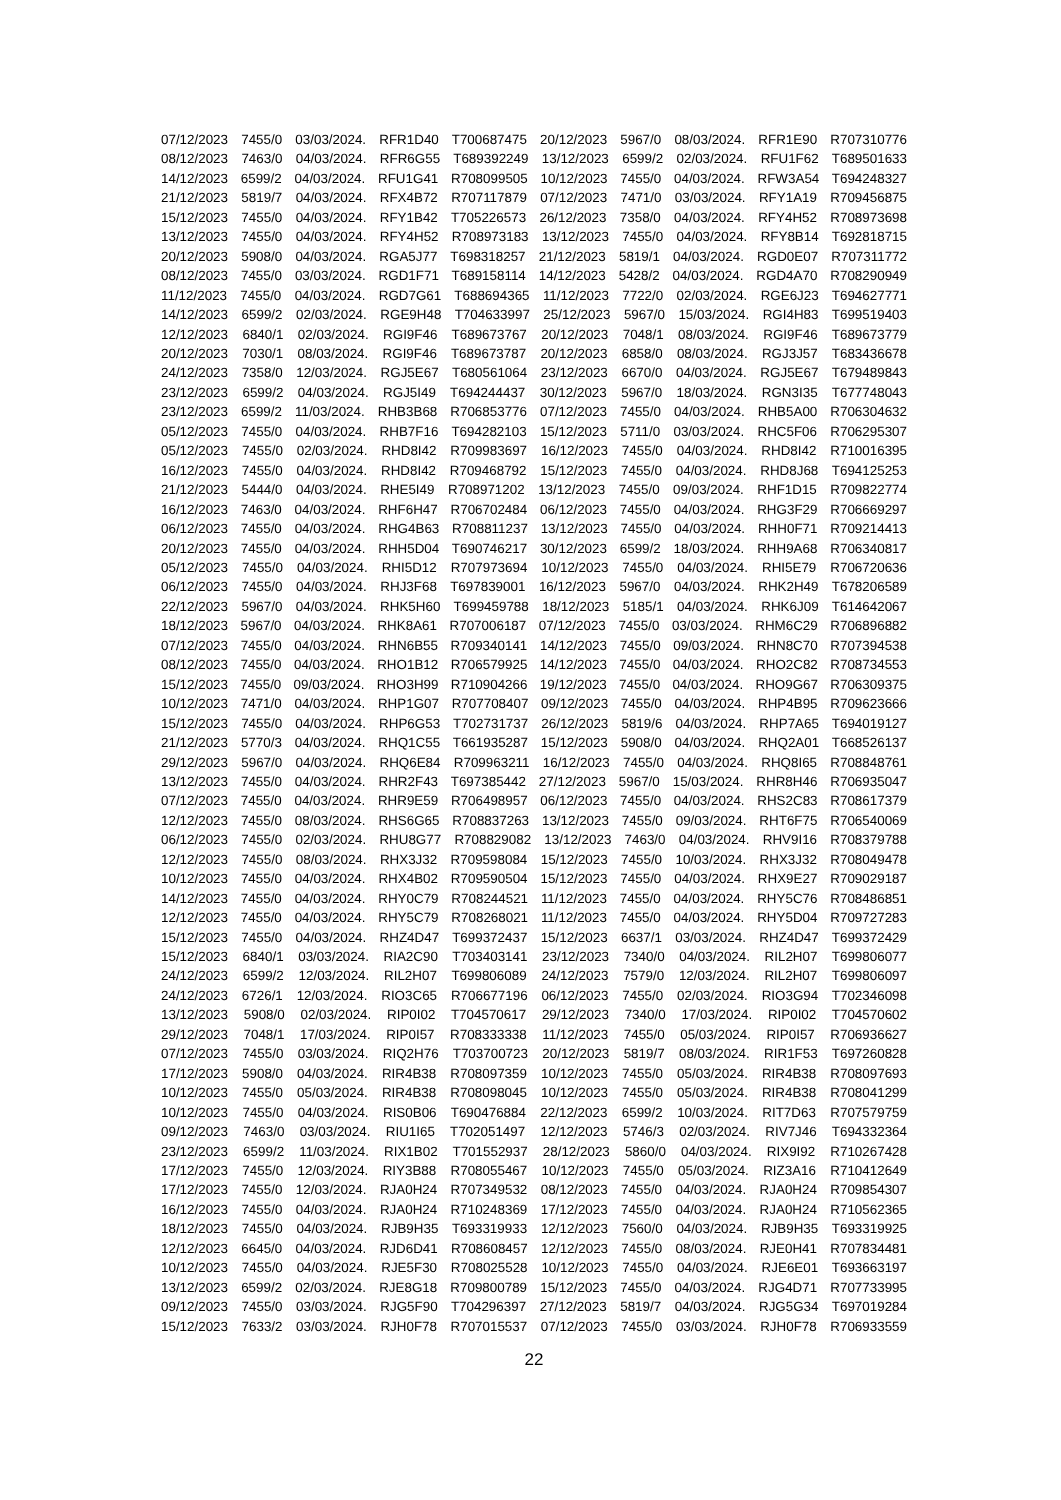07/12/2023 7455/0 03/03/2024. RFR1D40 T700687475 20/12/2023 5967/0 08/03/2024. RFR1E90 R707310776
08/12/2023 7463/0 04/03/2024. RFR6G55 T689392249 13/12/2023 6599/2 02/03/2024. RFU1F62 T689501633
14/12/2023 6599/2 04/03/2024. RFU1G41 R708099505 10/12/2023 7455/0 04/03/2024. RFW3A54 T694248327
21/12/2023 5819/7 04/03/2024. RFX4B72 R707117879 07/12/2023 7471/0 03/03/2024. RFY1A19 R709456875
15/12/2023 7455/0 04/03/2024. RFY1B42 T705226573 26/12/2023 7358/0 04/03/2024. RFY4H52 R708973698
13/12/2023 7455/0 04/03/2024. RFY4H52 R708973183 13/12/2023 7455/0 04/03/2024. RFY8B14 T692818715
20/12/2023 5908/0 04/03/2024. RGA5J77 T698318257 21/12/2023 5819/1 04/03/2024. RGD0E07 R707311772
08/12/2023 7455/0 03/03/2024. RGD1F71 T689158114 14/12/2023 5428/2 04/03/2024. RGD4A70 R708290949
11/12/2023 7455/0 04/03/2024. RGD7G61 T688694365 11/12/2023 7722/0 02/03/2024. RGE6J23 T694627771
14/12/2023 6599/2 02/03/2024. RGE9H48 T704633997 25/12/2023 5967/0 15/03/2024. RGI4H83 T699519403
12/12/2023 6840/1 02/03/2024. RGI9F46 T689673767 20/12/2023 7048/1 08/03/2024. RGI9F46 T689673779
20/12/2023 7030/1 08/03/2024. RGI9F46 T689673787 20/12/2023 6858/0 08/03/2024. RGJ3J57 T683436678
24/12/2023 7358/0 12/03/2024. RGJ5E67 T680561064 23/12/2023 6670/0 04/03/2024. RGJ5E67 T679489843
23/12/2023 6599/2 04/03/2024. RGJ5I49 T694244437 30/12/2023 5967/0 18/03/2024. RGN3I35 T677748043
23/12/2023 6599/2 11/03/2024. RHB3B68 R706853776 07/12/2023 7455/0 04/03/2024. RHB5A00 R706304632
05/12/2023 7455/0 04/03/2024. RHB7F16 T694282103 15/12/2023 5711/0 03/03/2024. RHC5F06 R706295307
05/12/2023 7455/0 02/03/2024. RHD8I42 R709983697 16/12/2023 7455/0 04/03/2024. RHD8I42 R710016395
16/12/2023 7455/0 04/03/2024. RHD8I42 R709468792 15/12/2023 7455/0 04/03/2024. RHD8J68 T694125253
21/12/2023 5444/0 04/03/2024. RHE5I49 R708971202 13/12/2023 7455/0 09/03/2024. RHF1D15 R709822774
16/12/2023 7463/0 04/03/2024. RHF6H47 R706702484 06/12/2023 7455/0 04/03/2024. RHG3F29 R706669297
06/12/2023 7455/0 04/03/2024. RHG4B63 R708811237 13/12/2023 7455/0 04/03/2024. RHH0F71 R709214413
20/12/2023 7455/0 04/03/2024. RHH5D04 T690746217 30/12/2023 6599/2 18/03/2024. RHH9A68 R706340817
05/12/2023 7455/0 04/03/2024. RHI5D12 R707973694 10/12/2023 7455/0 04/03/2024. RHI5E79 R706720636
06/12/2023 7455/0 04/03/2024. RHJ3F68 T697839001 16/12/2023 5967/0 04/03/2024. RHK2H49 T678206589
22/12/2023 5967/0 04/03/2024. RHK5H60 T699459788 18/12/2023 5185/1 04/03/2024. RHK6J09 T614642067
18/12/2023 5967/0 04/03/2024. RHK8A61 R707006187 07/12/2023 7455/0 03/03/2024. RHM6C29 R706896882
07/12/2023 7455/0 04/03/2024. RHN6B55 R709340141 14/12/2023 7455/0 09/03/2024. RHN8C70 R707394538
08/12/2023 7455/0 04/03/2024. RHO1B12 R706579925 14/12/2023 7455/0 04/03/2024. RHO2C82 R708734553
15/12/2023 7455/0 09/03/2024. RHO3H99 R710904266 19/12/2023 7455/0 04/03/2024. RHO9G67 R706309375
10/12/2023 7471/0 04/03/2024. RHP1G07 R707708407 09/12/2023 7455/0 04/03/2024. RHP4B95 R709623666
15/12/2023 7455/0 04/03/2024. RHP6G53 T702731737 26/12/2023 5819/6 04/03/2024. RHP7A65 T694019127
21/12/2023 5770/3 04/03/2024. RHQ1C55 T661935287 15/12/2023 5908/0 04/03/2024. RHQ2A01 T668526137
29/12/2023 5967/0 04/03/2024. RHQ6E84 R709963211 16/12/2023 7455/0 04/03/2024. RHQ8I65 R708848761
13/12/2023 7455/0 04/03/2024. RHR2F43 T697385442 27/12/2023 5967/0 15/03/2024. RHR8H46 R706935047
07/12/2023 7455/0 04/03/2024. RHR9E59 R706498957 06/12/2023 7455/0 04/03/2024. RHS2C83 R708617379
12/12/2023 7455/0 08/03/2024. RHS6G65 R708837263 13/12/2023 7455/0 09/03/2024. RHT6F75 R706540069
06/12/2023 7455/0 02/03/2024. RHU8G77 R708829082 13/12/2023 7463/0 04/03/2024. RHV9I16 R708379788
12/12/2023 7455/0 08/03/2024. RHX3J32 R709598084 15/12/2023 7455/0 10/03/2024. RHX3J32 R708049478
10/12/2023 7455/0 04/03/2024. RHX4B02 R709590504 15/12/2023 7455/0 04/03/2024. RHX9E27 R709029187
14/12/2023 7455/0 04/03/2024. RHY0C79 R708244521 11/12/2023 7455/0 04/03/2024. RHY5C76 R708486851
12/12/2023 7455/0 04/03/2024. RHY5C79 R708268021 11/12/2023 7455/0 04/03/2024. RHY5D04 R709727283
15/12/2023 7455/0 04/03/2024. RHZ4D47 T699372437 15/12/2023 6637/1 03/03/2024. RHZ4D47 T699372429
15/12/2023 6840/1 03/03/2024. RIA2C90 T703403141 23/12/2023 7340/0 04/03/2024. RIL2H07 T699806077
24/12/2023 6599/2 12/03/2024. RIL2H07 T699806089 24/12/2023 7579/0 12/03/2024. RIL2H07 T699806097
24/12/2023 6726/1 12/03/2024. RIO3C65 R706677196 06/12/2023 7455/0 02/03/2024. RIO3G94 T702346098
13/12/2023 5908/0 02/03/2024. RIP0I02 T704570617 29/12/2023 7340/0 17/03/2024. RIP0I02 T704570602
29/12/2023 7048/1 17/03/2024. RIP0I57 R708333338 11/12/2023 7455/0 05/03/2024. RIP0I57 R706936627
07/12/2023 7455/0 03/03/2024. RIQ2H76 T703700723 20/12/2023 5819/7 08/03/2024. RIR1F53 T697260828
17/12/2023 5908/0 04/03/2024. RIR4B38 R708097359 10/12/2023 7455/0 05/03/2024. RIR4B38 R708097693
10/12/2023 7455/0 05/03/2024. RIR4B38 R708098045 10/12/2023 7455/0 05/03/2024. RIR4B38 R708041299
10/12/2023 7455/0 04/03/2024. RIS0B06 T690476884 22/12/2023 6599/2 10/03/2024. RIT7D63 R707579759
09/12/2023 7463/0 03/03/2024. RIU1I65 T702051497 12/12/2023 5746/3 02/03/2024. RIV7J46 T694332364
23/12/2023 6599/2 11/03/2024. RIX1B02 T701552937 28/12/2023 5860/0 04/03/2024. RIX9I92 R710267428
17/12/2023 7455/0 12/03/2024. RIY3B88 R708055467 10/12/2023 7455/0 05/03/2024. RIZ3A16 R710412649
17/12/2023 7455/0 12/03/2024. RJA0H24 R707349532 08/12/2023 7455/0 04/03/2024. RJA0H24 R709854307
16/12/2023 7455/0 04/03/2024. RJA0H24 R710248369 17/12/2023 7455/0 04/03/2024. RJA0H24 R710562365
18/12/2023 7455/0 04/03/2024. RJB9H35 T693319933 12/12/2023 7560/0 04/03/2024. RJB9H35 T693319925
12/12/2023 6645/0 04/03/2024. RJD6D41 R708608457 12/12/2023 7455/0 08/03/2024. RJE0H41 R707834481
10/12/2023 7455/0 04/03/2024. RJE5F30 R708025528 10/12/2023 7455/0 04/03/2024. RJE6E01 T693663197
13/12/2023 6599/2 02/03/2024. RJE8G18 R709800789 15/12/2023 7455/0 04/03/2024. RJG4D71 R707733995
09/12/2023 7455/0 03/03/2024. RJG5F90 T704296397 27/12/2023 5819/7 04/03/2024. RJG5G34 T697019284
15/12/2023 7633/2 03/03/2024. RJH0F78 R707015537 07/12/2023 7455/0 03/03/2024. RJH0F78 R706933559
22